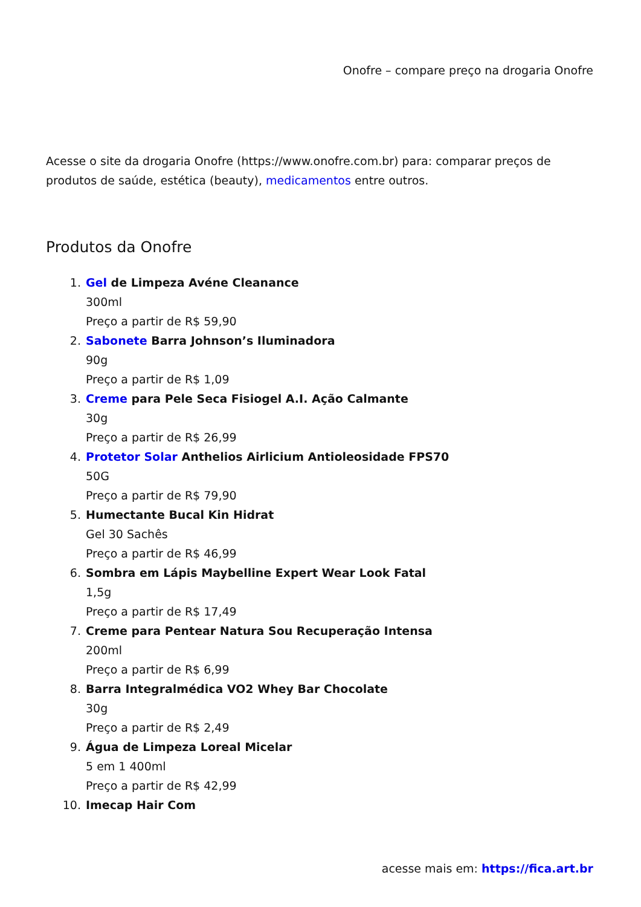Onofre – compare preço na drogaria Onofre
Acesse o site da drogaria Onofre (https://www.onofre.com.br) para: comparar preços de produtos de saúde, estética (beauty), medicamentos entre outros.
Produtos da Onofre
1. Gel de Limpeza Avéne Cleanance
300ml
Preço a partir de R$ 59,90
2. Sabonete Barra Johnson’s Iluminadora
90g
Preço a partir de R$ 1,09
3. Creme para Pele Seca Fisiogel A.I. Ação Calmante
30g
Preço a partir de R$ 26,99
4. Protetor Solar Anthelios Airlicium Antioleosidade FPS70
50G
Preço a partir de R$ 79,90
5. Humectante Bucal Kin Hidrat
Gel 30 Sachês
Preço a partir de R$ 46,99
6. Sombra em Lápis Maybelline Expert Wear Look Fatal
1,5g
Preço a partir de R$ 17,49
7. Creme para Pentear Natura Sou Recuperação Intensa
200ml
Preço a partir de R$ 6,99
8. Barra Integralmédica VO2 Whey Bar Chocolate
30g
Preço a partir de R$ 2,49
9. Água de Limpeza Loreal Micelar
5 em 1 400ml
Preço a partir de R$ 42,99
10. Imecap Hair Com
acesse mais em: https://fica.art.br